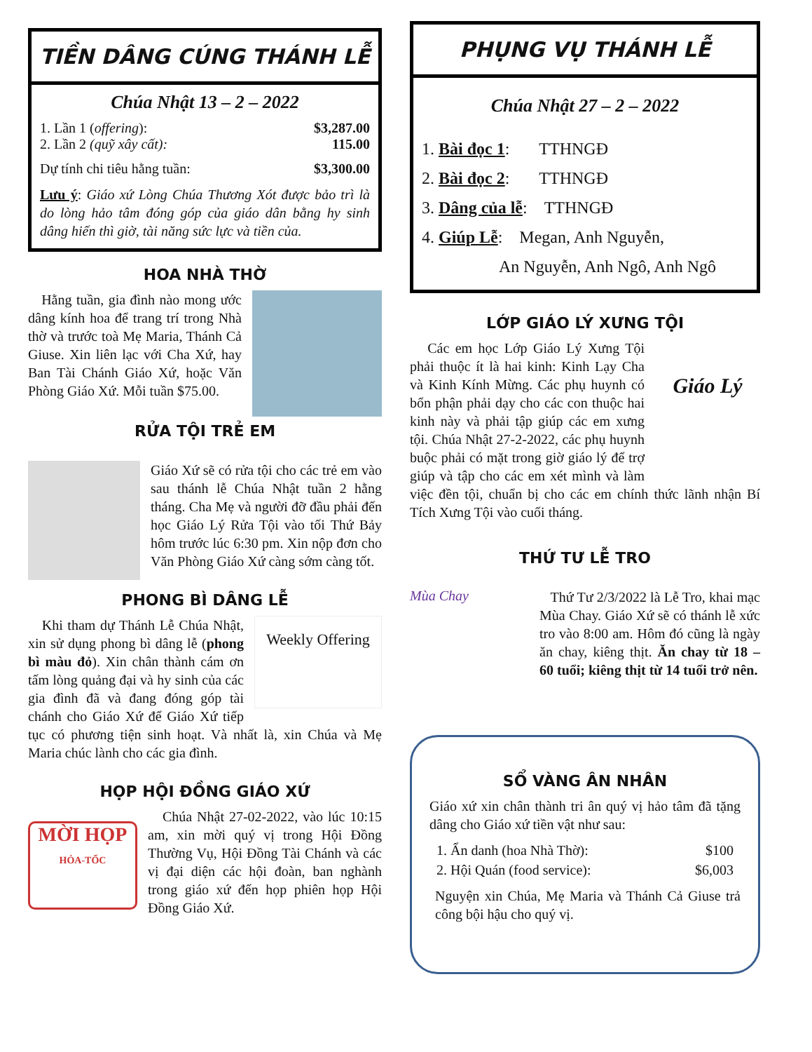TIỀN DÂNG CÚNG THÁNH LỄ
Chúa Nhật 13 – 2 – 2022
1. Lần 1 (offering): $3,287.00
2. Lần 2 (quỹ xây cất): 115.00
Dự tính chi tiêu hằng tuần: $3,300.00
Lưu ý: Giáo xứ Lòng Chúa Thương Xót được bảo trì là do lòng hảo tâm đóng góp của giáo dân bằng hy sinh dâng hiến thì giờ, tài năng sức lực và tiền của.
HOA NHÀ THỜ
Hằng tuần, gia đình nào mong ước dâng kính hoa để trang trí trong Nhà thờ và trước toà Mẹ Maria, Thánh Cả Giuse. Xin liên lạc với Cha Xứ, hay Ban Tài Chánh Giáo Xứ, hoặc Văn Phòng Giáo Xứ. Mỗi tuần $75.00.
RỬA TỘI TRẺ EM
Giáo Xứ sẽ có rửa tội cho các trẻ em vào sau thánh lễ Chúa Nhật tuần 2 hằng tháng. Cha Mẹ và người đỡ đầu phải đến học Giáo Lý Rửa Tội vào tối Thứ Bảy hôm trước lúc 6:30 pm. Xin nộp đơn cho Văn Phòng Giáo Xứ càng sớm càng tốt.
PHONG BÌ DÂNG LỄ
Weekly Offering
Khi tham dự Thánh Lễ Chúa Nhật, xin sử dụng phong bì dâng lễ (phong bì màu đỏ). Xin chân thành cám ơn tấm lòng quảng đại và hy sinh của các gia đình đã và đang đóng góp tài chánh cho Giáo Xứ để Giáo Xứ tiếp tục có phương tiện sinh hoạt. Và nhất là, xin Chúa và Mẹ Maria chúc lành cho các gia đình.
HỌP HỘI ĐỒNG GIÁO XỨ
MỜI HỌP
HỎA-TỐC
Chúa Nhật 27-02-2022, vào lúc 10:15 am, xin mời quý vị trong Hội Đồng Thường Vụ, Hội Đồng Tài Chánh và các vị đại diện các hội đoàn, ban nghành trong giáo xứ đến họp phiên họp Hội Đồng Giáo Xứ.
PHỤNG VỤ THÁNH LỄ
Chúa Nhật 27 – 2 – 2022
1. Bài đọc 1: TTHNGĐ
2. Bài đọc 2: TTHNGĐ
3. Dâng của lễ: TTHNGĐ
4. Giúp Lễ: Megan, Anh Nguyễn,
An Nguyễn, Anh Ngô, Anh Ngô
LỚP GIÁO LÝ XƯNG TỘI
Giáo Lý
Các em học Lớp Giáo Lý Xưng Tội phải thuộc ít là hai kinh: Kinh Lạy Cha và Kinh Kính Mừng. Các phụ huynh có bổn phận phải dạy cho các con thuộc hai kinh này và phải tập giúp các em xưng tội. Chúa Nhật 27-2-2022, các phụ huynh buộc phải có mặt trong giờ giáo lý để trợ giúp và tập cho các em xét mình và làm việc đền tội, chuẩn bị cho các em chính thức lãnh nhận Bí Tích Xưng Tội vào cuối tháng.
THỨ TƯ LỄ TRO
Mùa Chay
Thứ Tư 2/3/2022 là Lễ Tro, khai mạc Mùa Chay. Giáo Xứ sẽ có thánh lễ xức tro vào 8:00 am. Hôm đó cũng là ngày ăn chay, kiêng thịt. Ăn chay từ 18 – 60 tuổi; kiêng thịt từ 14 tuổi trở nên.
SỔ VÀNG ÂN NHÂN
Giáo xứ xin chân thành tri ân quý vị hảo tâm đã tặng dâng cho Giáo xứ tiền vật như sau:
1. Ẩn danh (hoa Nhà Thờ): $100
2. Hội Quán (food service): $6,003
Nguyện xin Chúa, Mẹ Maria và Thánh Cả Giuse trả công bội hậu cho quý vị.